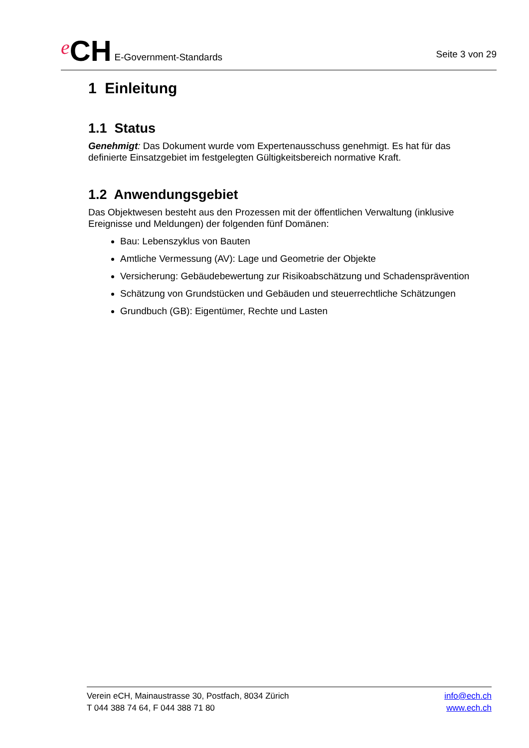e CH E-Government-Standards
Seite 3 von 29
1 Einleitung
1.1 Status
Genehmigt: Das Dokument wurde vom Expertenausschuss genehmigt. Es hat für das definierte Einsatzgebiet im festgelegten Gültigkeitsbereich normative Kraft.
1.2 Anwendungsgebiet
Das Objektwesen besteht aus den Prozessen mit der öffentlichen Verwaltung (inklusive Ereignisse und Meldungen) der folgenden fünf Domänen:
Bau: Lebenszyklus von Bauten
Amtliche Vermessung (AV): Lage und Geometrie der Objekte
Versicherung: Gebäudebewertung zur Risikoabschätzung und Schadensprävention
Schätzung von Grundstücken und Gebäuden und steuerrechtliche Schätzungen
Grundbuch (GB): Eigentümer, Rechte und Lasten
Verein eCH, Mainaustrasse 30, Postfach, 8034 Zürich
T 044 388 74 64, F 044 388 71 80
info@ech.ch
www.ech.ch